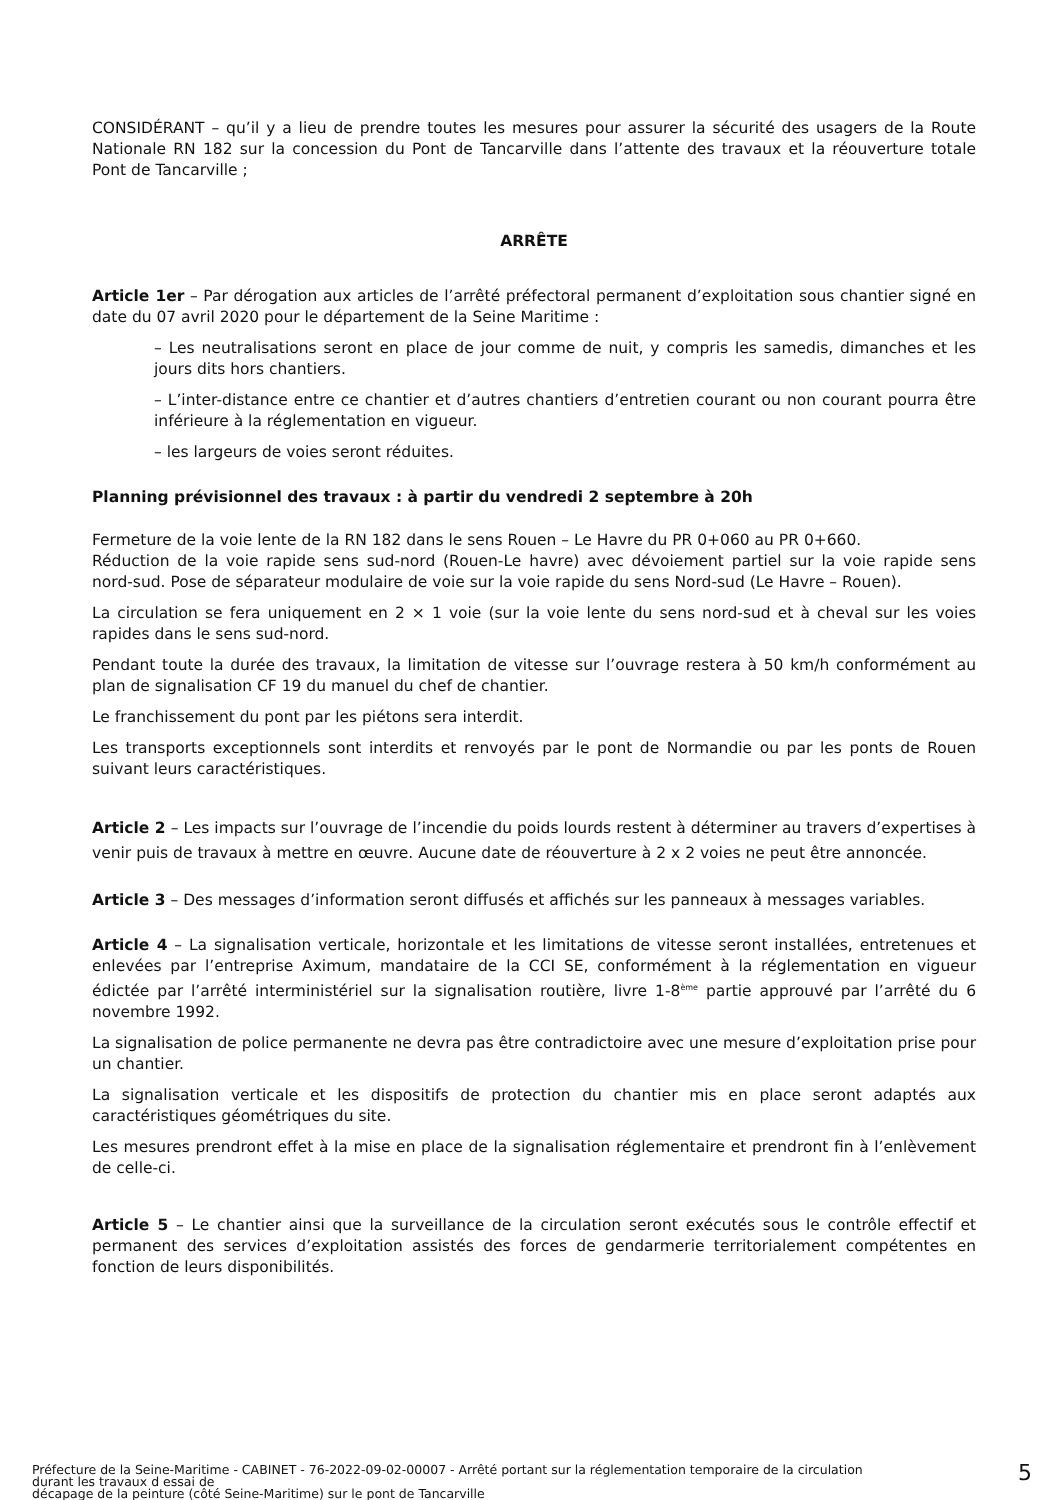CONSIDÉRANT – qu’il y a lieu de prendre toutes les mesures pour assurer la sécurité des usagers de la Route Nationale RN 182 sur la concession du Pont de Tancarville dans l’attente des travaux et la réouverture totale Pont de Tancarville ;
ARRÊTE
Article 1er – Par dérogation aux articles de l’arrêté préfectoral permanent d’exploitation sous chantier signé en date du 07 avril 2020 pour le département de la Seine Maritime :
– Les neutralisations seront en place de jour comme de nuit, y compris les samedis, dimanches et les jours dits hors chantiers.
– L’inter-distance entre ce chantier et d’autres chantiers d’entretien courant ou non courant pourra être inférieure à la réglementation en vigueur.
– les largeurs de voies seront réduites.
Planning prévisionnel des travaux : à partir du vendredi 2 septembre à 20h
Fermeture de la voie lente de la RN 182 dans le sens Rouen – Le Havre du PR 0+060 au PR 0+660.
Réduction de la voie rapide sens sud-nord (Rouen-Le havre) avec dévoiement partiel sur la voie rapide sens nord-sud. Pose de séparateur modulaire de voie sur la voie rapide du sens Nord-sud (Le Havre – Rouen).
La circulation se fera uniquement en 2 × 1 voie (sur la voie lente du sens nord-sud et à cheval sur les voies rapides dans le sens sud-nord.
Pendant toute la durée des travaux, la limitation de vitesse sur l’ouvrage restera à 50 km/h conformément au plan de signalisation CF 19 du manuel du chef de chantier.
Le franchissement du pont par les piétons sera interdit.
Les transports exceptionnels sont interdits et renvoyés par le pont de Normandie ou par les ponts de Rouen suivant leurs caractéristiques.
Article 2 – Les impacts sur l’ouvrage de l’incendie du poids lourds restent à déterminer au travers d’expertises à venir puis de travaux à mettre en œuvre. Aucune date de réouverture à 2 x 2 voies ne peut être annoncée.
Article 3 – Des messages d’information seront diffusés et affichés sur les panneaux à messages variables.
Article 4 – La signalisation verticale, horizontale et les limitations de vitesse seront installées, entretenues et enlevées par l’entreprise Aximum, mandataire de la CCI SE, conformément à la réglementation en vigueur édictée par l’arrêté interministériel sur la signalisation routière, livre 1-8<sup>ème</sup> partie approuvé par l’arrêté du 6 novembre 1992.
La signalisation de police permanente ne devra pas être contradictoire avec une mesure d’exploitation prise pour un chantier.
La signalisation verticale et les dispositifs de protection du chantier mis en place seront adaptés aux caractéristiques géométriques du site.
Les mesures prendront effet à la mise en place de la signalisation réglementaire et prendront fin à l’enlèvement de celle-ci.
Article 5 – Le chantier ainsi que la surveillance de la circulation seront exécutés sous le contrôle effectif et permanent des services d’exploitation assistés des forces de gendarmerie territorialement compétentes en fonction de leurs disponibilités.
Préfecture de la Seine-Maritime - CABINET - 76-2022-09-02-00007 - Arrêté portant sur la réglementation temporaire de la circulation
durant les travaux d essai de
décapage de la peinture (côté Seine-Maritime) sur le pont de Tancarville
5